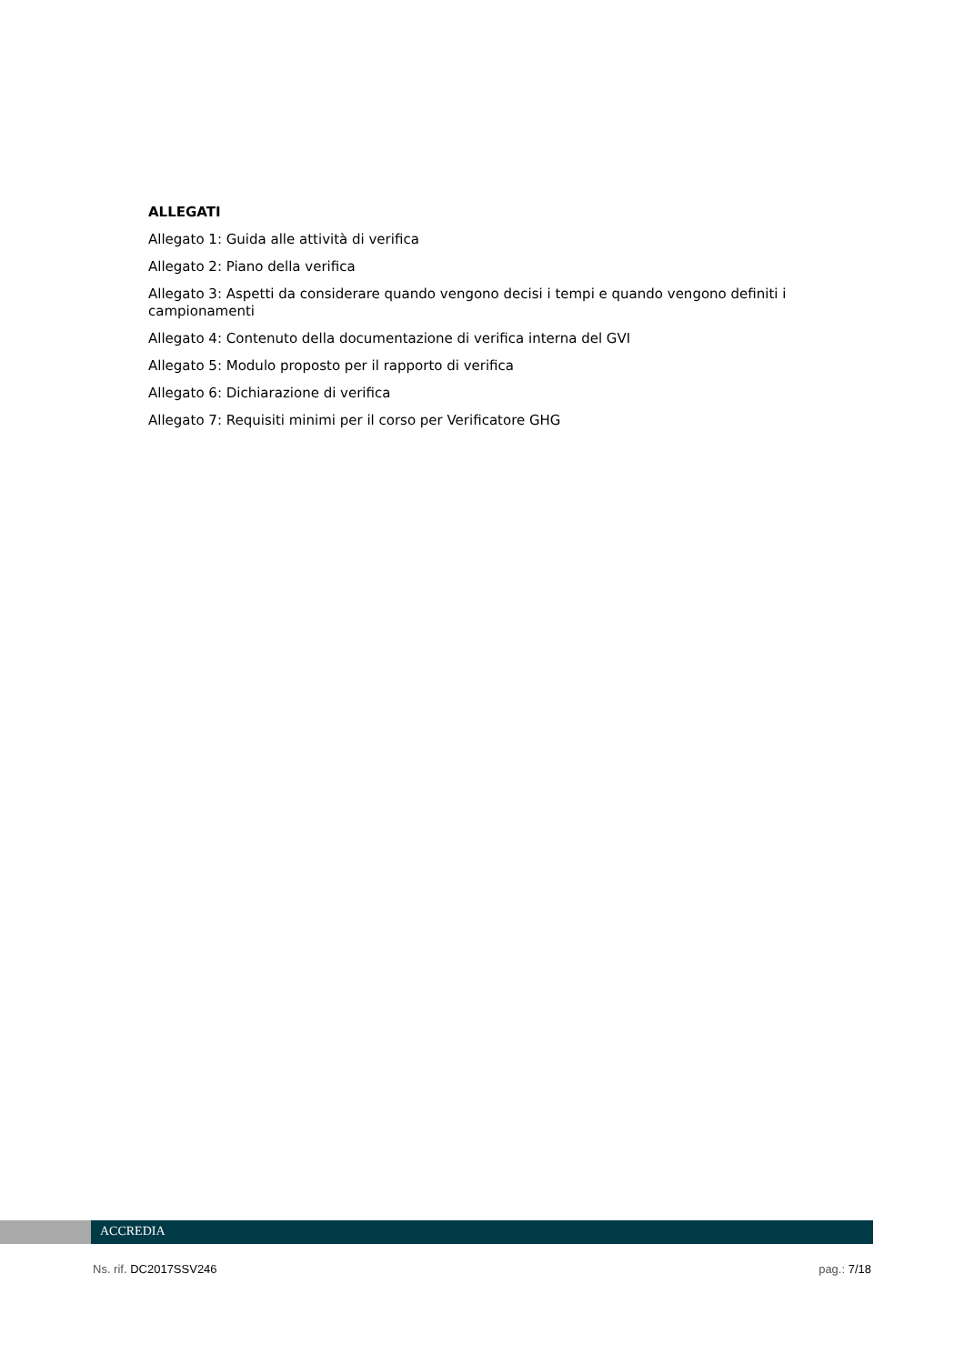ALLEGATI
Allegato 1: Guida alle attività di verifica
Allegato 2: Piano della verifica
Allegato 3: Aspetti da considerare quando vengono decisi i tempi e quando vengono definiti i campionamenti
Allegato 4: Contenuto della documentazione di verifica interna del GVI
Allegato 5: Modulo proposto per il rapporto di verifica
Allegato 6: Dichiarazione di verifica
Allegato 7: Requisiti minimi per il corso per Verificatore GHG
ACCREDIA
Ns. rif. DC2017SSV246 pag.: 7/18